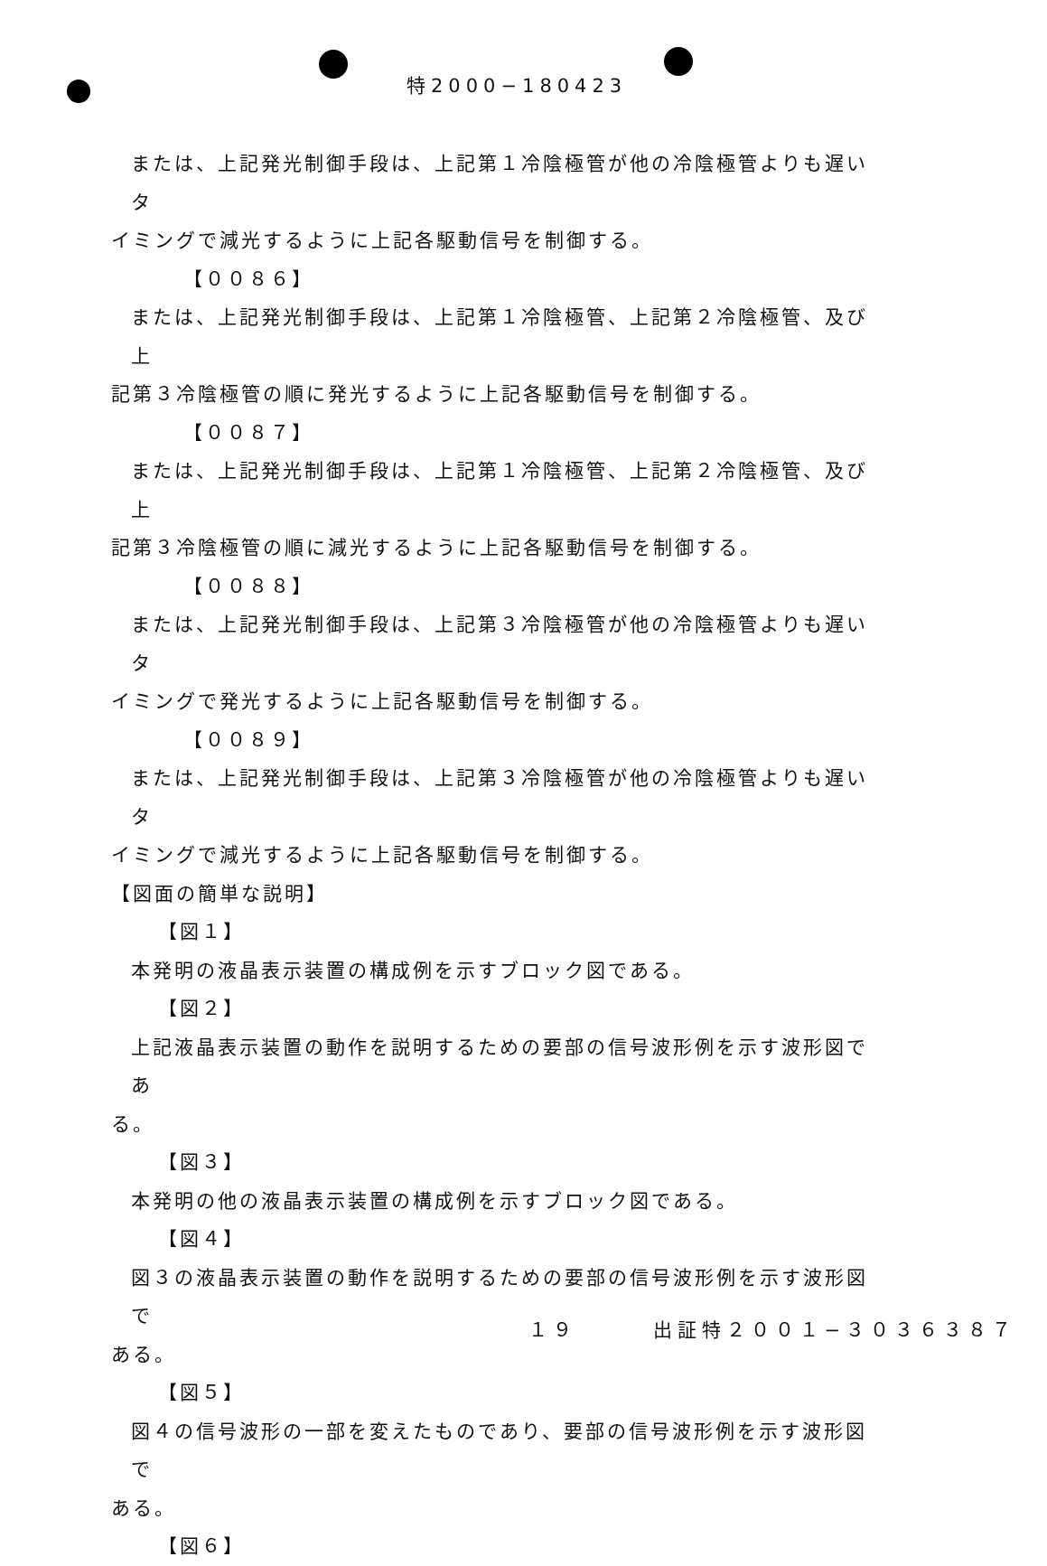特2000−180423
または、上記発光制御手段は、上記第１冷陰極管が他の冷陰極管よりも遅いタ
イミングで減光するように上記各駆動信号を制御する。
【００８６】
または、上記発光制御手段は、上記第１冷陰極管、上記第２冷陰極管、及び上
記第３冷陰極管の順に発光するように上記各駆動信号を制御する。
【００８７】
または、上記発光制御手段は、上記第１冷陰極管、上記第２冷陰極管、及び上
記第３冷陰極管の順に減光するように上記各駆動信号を制御する。
【００８８】
または、上記発光制御手段は、上記第３冷陰極管が他の冷陰極管よりも遅いタ
イミングで発光するように上記各駆動信号を制御する。
【００８９】
または、上記発光制御手段は、上記第３冷陰極管が他の冷陰極管よりも遅いタ
イミングで減光するように上記各駆動信号を制御する。
【図面の簡単な説明】
【図１】
本発明の液晶表示装置の構成例を示すブロック図である。
【図２】
上記液晶表示装置の動作を説明するための要部の信号波形例を示す波形図であ
る。
【図３】
本発明の他の液晶表示装置の構成例を示すブロック図である。
【図４】
図３の液晶表示装置の動作を説明するための要部の信号波形例を示す波形図で
ある。
【図５】
図４の信号波形の一部を変えたものであり、要部の信号波形例を示す波形図で
ある。
【図６】
１９ 出証特２００１−３０３６３８７